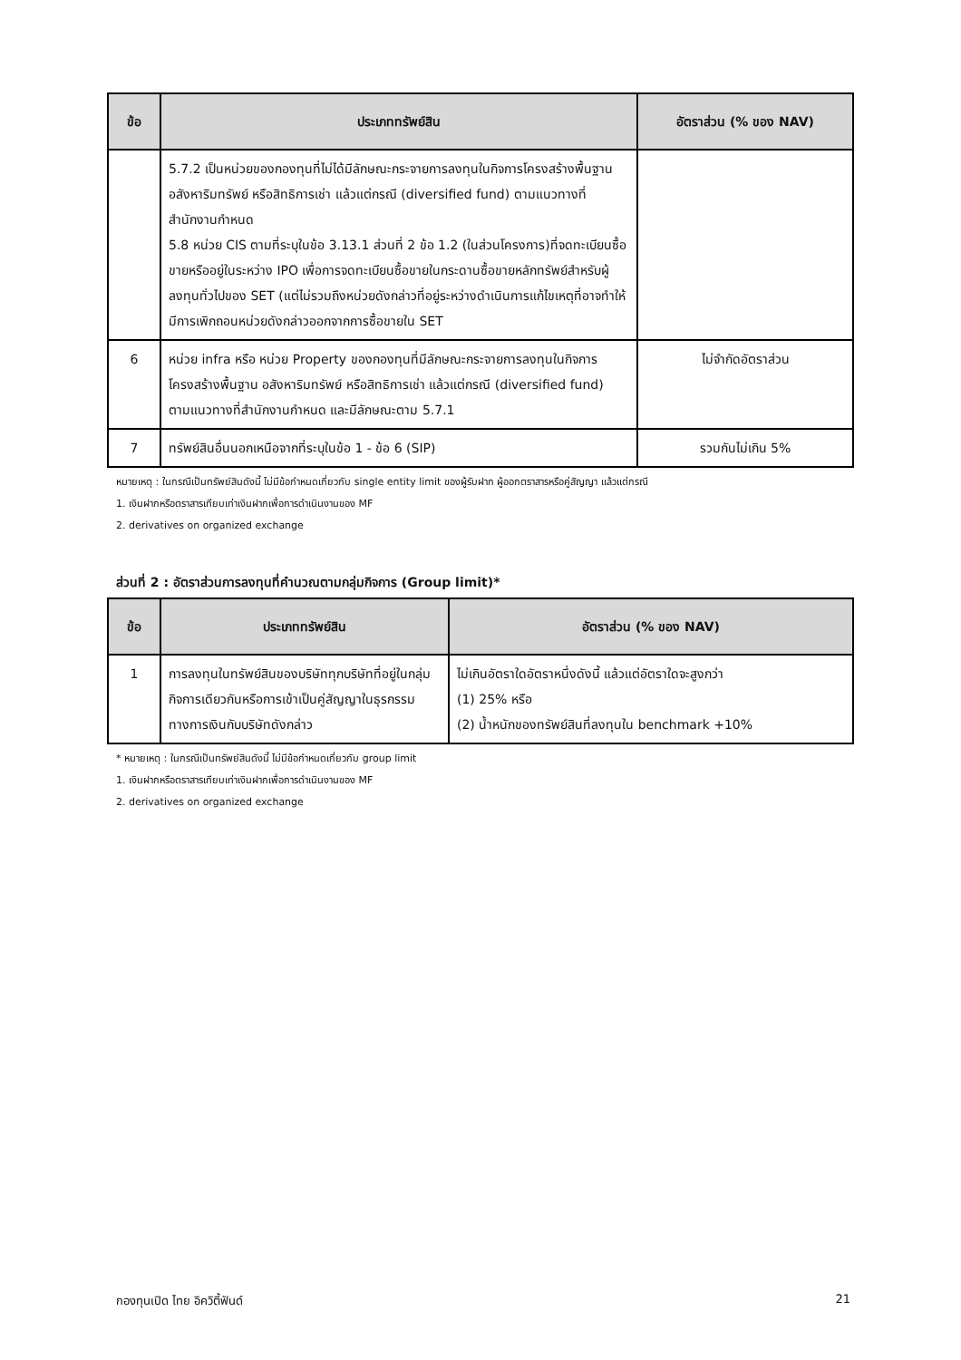| ข้อ | ประเภททรัพย์สิน | อัตราส่วน (% ของ NAV) |
| --- | --- | --- |
| | 5.7.2 เป็นหน่วยของกองทุนที่ไม่ได้มีลักษณะกระจายการลงทุนในกิจการโครงสร้างพื้นฐานอสังหาริมทรัพย์ หรือสิทธิการเช่า แล้วแต่กรณี (diversified fund) ตามแนวทางที่สำนักงานกำหนด 5.8 หน่วย CIS ตามที่ระบุในข้อ 3.13.1 ส่วนที่ 2 ข้อ 1.2 (ในส่วนโครงการ)ที่จดทะเบียนซื้อขายหรืออยู่ในระหว่าง IPO เพื่อการจดทะเบียนซื้อขายในกระดานซื้อขายหลักทรัพย์สำหรับผู้ลงทุนทั่วไปของ SET (แต่ไม่รวมถึงหน่วยดังกล่าวที่อยู่ระหว่างดำเนินการแก้ไขเหตุที่อาจทำให้มีการเพิกถอนหน่วยดังกล่าวออกจากการซื้อขายใน SET | |
| 6 | หน่วย infra หรือ หน่วย Property ของกองทุนที่มีลักษณะกระจายการลงทุนในกิจการโครงสร้างพื้นฐาน อสังหาริมทรัพย์ หรือสิทธิการเช่า แล้วแต่กรณี (diversified fund) ตามแนวทางที่สำนักงานกำหนด และมีลักษณะตาม 5.7.1 | ไม่จำกัดอัตราส่วน |
| 7 | ทรัพย์สินอื่นนอกเหนือจากที่ระบุในข้อ 1 - ข้อ 6 (SIP) | รวมกันไม่เกิน 5% |
หมายเหตุ : ในกรณีเป็นทรัพย์สินดังนี้ ไม่มีข้อกำหนดเกี่ยวกับ single entity limit ของผู้รับฝาก ผู้ออกตราสารหรือคู่สัญญา แล้วแต่กรณี
1. เงินฝากหรือตราสารเทียบเท่าเงินฝากเพื่อการดำเนินงานของ MF
2. derivatives on organized exchange
ส่วนที่ 2 : อัตราส่วนการลงทุนที่คำนวณตามกลุ่มกิจการ (Group limit)*
| ข้อ | ประเภททรัพย์สิน | อัตราส่วน (% ของ NAV) |
| --- | --- | --- |
| 1 | การลงทุนในทรัพย์สินของบริษัททุกบริษัทที่อยู่ในกลุ่มกิจการเดียวกันหรือการเข้าเป็นคู่สัญญาในธุรกรรมทางการเงินกับบริษัทดังกล่าว | ไม่เกินอัตราใดอัตราหนึ่งดังนี้ แล้วแต่อัตราใดจะสูงกว่า (1) 25% หรือ (2) น้ำหนักของทรัพย์สินที่ลงทุนใน benchmark +10% |
* หมายเหตุ : ในกรณีเป็นทรัพย์สินดังนี้ ไม่มีข้อกำหนดเกี่ยวกับ group limit
1. เงินฝากหรือตราสารเทียบเท่าเงินฝากเพื่อการดำเนินงานของ MF
2. derivatives on organized exchange
กองทุนเปิด ไทย อิควิตี้ฟันด์ 21